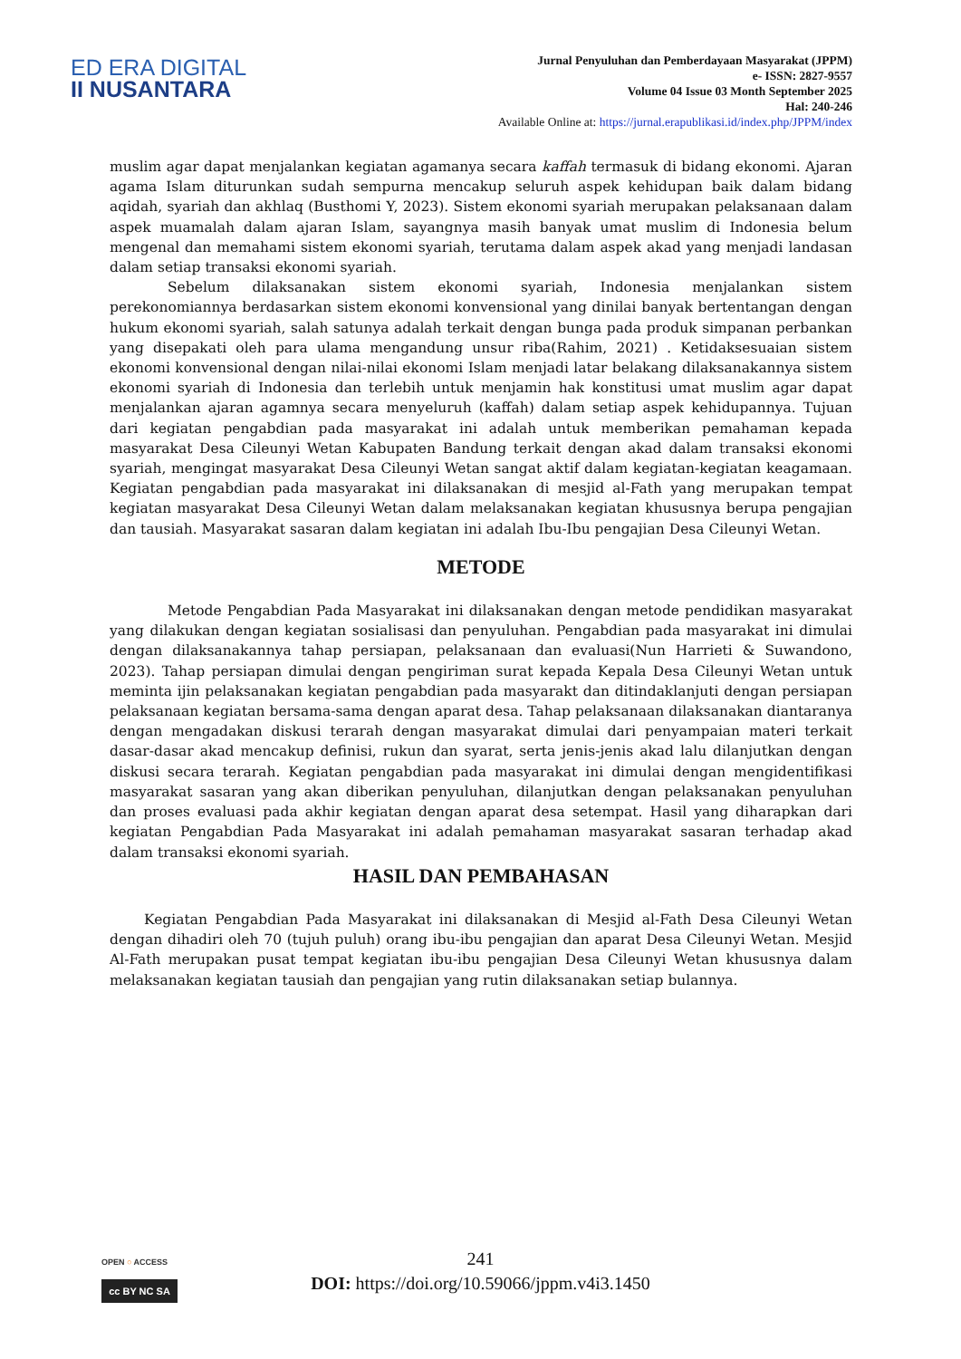ED ERA DIGITAL
II NUSANTARA
Jurnal Penyuluhan dan Pemberdayaan Masyarakat (JPPM)
e- ISSN: 2827-9557
Volume 04 Issue 03 Month September 2025
Hal: 240-246
Available Online at: https://jurnal.erapublikasi.id/index.php/JPPM/index
muslim agar dapat menjalankan kegiatan agamanya secara kaffah termasuk di bidang ekonomi. Ajaran agama Islam diturunkan sudah sempurna mencakup seluruh aspek kehidupan baik dalam bidang aqidah, syariah dan akhlaq (Busthomi Y, 2023). Sistem ekonomi syariah merupakan pelaksanaan dalam aspek muamalah dalam ajaran Islam, sayangnya masih banyak umat muslim di Indonesia belum mengenal dan memahami sistem ekonomi syariah, terutama dalam aspek akad yang menjadi landasan dalam setiap transaksi ekonomi syariah.
Sebelum dilaksanakan sistem ekonomi syariah, Indonesia menjalankan sistem perekonomiannya berdasarkan sistem ekonomi konvensional yang dinilai banyak bertentangan dengan hukum ekonomi syariah, salah satunya adalah terkait dengan bunga pada produk simpanan perbankan yang disepakati oleh para ulama mengandung unsur riba(Rahim, 2021) . Ketidaksesuaian sistem ekonomi konvensional dengan nilai-nilai ekonomi Islam menjadi latar belakang dilaksanakannya sistem ekonomi syariah di Indonesia dan terlebih untuk menjamin hak konstitusi umat muslim agar dapat menjalankan ajaran agamnya secara menyeluruh (kaffah) dalam setiap aspek kehidupannya. Tujuan dari kegiatan pengabdian pada masyarakat ini adalah untuk memberikan pemahaman kepada masyarakat Desa Cileunyi Wetan Kabupaten Bandung terkait dengan akad dalam transaksi ekonomi syariah, mengingat masyarakat Desa Cileunyi Wetan sangat aktif dalam kegiatan-kegiatan keagamaan. Kegiatan pengabdian pada masyarakat ini dilaksanakan di mesjid al-Fath yang merupakan tempat kegiatan masyarakat Desa Cileunyi Wetan dalam melaksanakan kegiatan khususnya berupa pengajian dan tausiah. Masyarakat sasaran dalam kegiatan ini adalah Ibu-Ibu pengajian Desa Cileunyi Wetan.
METODE
Metode Pengabdian Pada Masyarakat ini dilaksanakan dengan metode pendidikan masyarakat yang dilakukan dengan kegiatan sosialisasi dan penyuluhan. Pengabdian pada masyarakat ini dimulai dengan dilaksanakannya tahap persiapan, pelaksanaan dan evaluasi(Nun Harrieti & Suwandono, 2023). Tahap persiapan dimulai dengan pengiriman surat kepada Kepala Desa Cileunyi Wetan untuk meminta ijin pelaksanakan kegiatan pengabdian pada masyarakt dan ditindaklanjuti dengan persiapan pelaksanaan kegiatan bersama-sama dengan aparat desa. Tahap pelaksanaan dilaksanakan diantaranya dengan mengadakan diskusi terarah dengan masyarakat dimulai dari penyampaian materi terkait dasar-dasar akad mencakup definisi, rukun dan syarat, serta jenis-jenis akad lalu dilanjutkan dengan diskusi secara terarah. Kegiatan pengabdian pada masyarakat ini dimulai dengan mengidentifikasi masyarakat sasaran yang akan diberikan penyuluhan, dilanjutkan dengan pelaksanakan penyuluhan dan proses evaluasi pada akhir kegiatan dengan aparat desa setempat. Hasil yang diharapkan dari kegiatan Pengabdian Pada Masyarakat ini adalah pemahaman masyarakat sasaran terhadap akad dalam transaksi ekonomi syariah.
HASIL DAN PEMBAHASAN
Kegiatan Pengabdian Pada Masyarakat ini dilaksanakan di Mesjid al-Fath Desa Cileunyi Wetan dengan dihadiri oleh 70 (tujuh puluh) orang ibu-ibu pengajian dan aparat Desa Cileunyi Wetan. Mesjid Al-Fath merupakan pusat tempat kegiatan ibu-ibu pengajian Desa Cileunyi Wetan khususnya dalam melaksanakan kegiatan tausiah dan pengajian yang rutin dilaksanakan setiap bulannya.
241
DOI: https://doi.org/10.59066/jppm.v4i3.1450
OPEN ○ ACCESS
cc BY NC SA